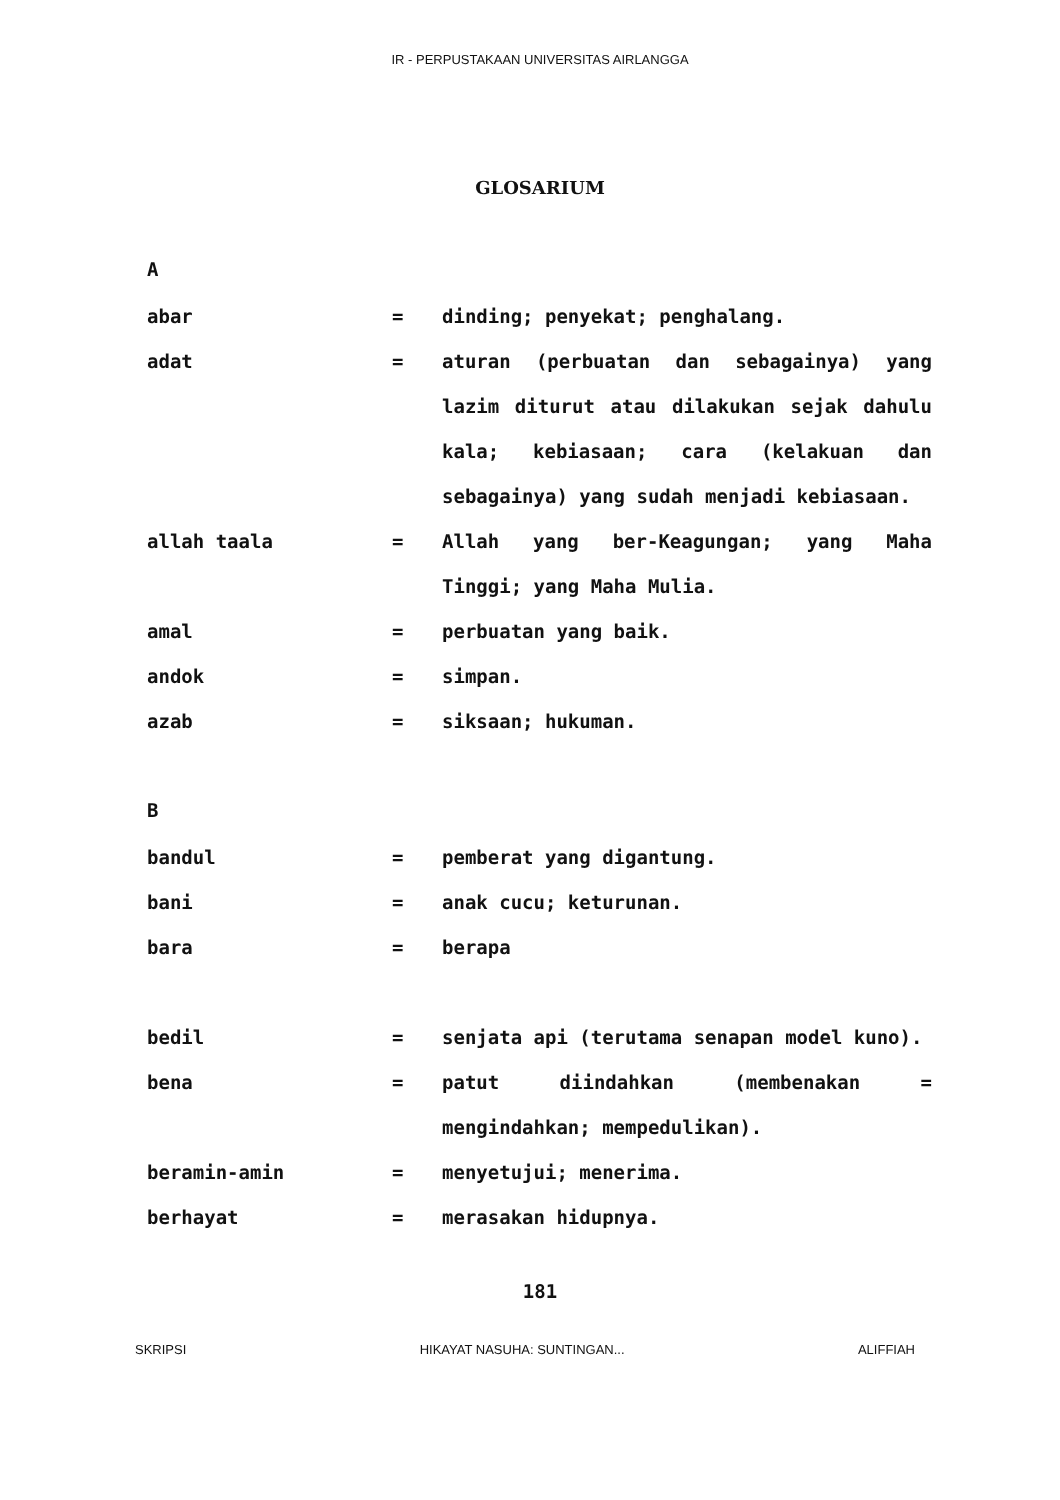IR - PERPUSTAKAAN UNIVERSITAS AIRLANGGA
GLOSARIUM
A
abar = dinding; penyekat; penghalang.
adat = aturan (perbuatan dan sebagainya) yang lazim diturut atau dilakukan sejak dahulu kala; kebiasaan; cara (kelakuan dan sebagainya) yang sudah menjadi kebiasaan.
allah taala = Allah yang ber-Keagungan; yang Maha Tinggi; yang Maha Mulia.
amal = perbuatan yang baik.
andok = simpan.
azab = siksaan; hukuman.
B
bandul = pemberat yang digantung.
bani = anak cucu; keturunan.
bara = berapa
bedil = senjata api (terutama senapan model kuno).
bena = patut diindahkan (membenakan = mengindahkan; mempedulikan).
beramin-amin = menyetujui; menerima.
berhayat = merasakan hidupnya.
181
SKRIPSI HIKAYAT NASUHA: SUNTINGAN... ALIFFIAH